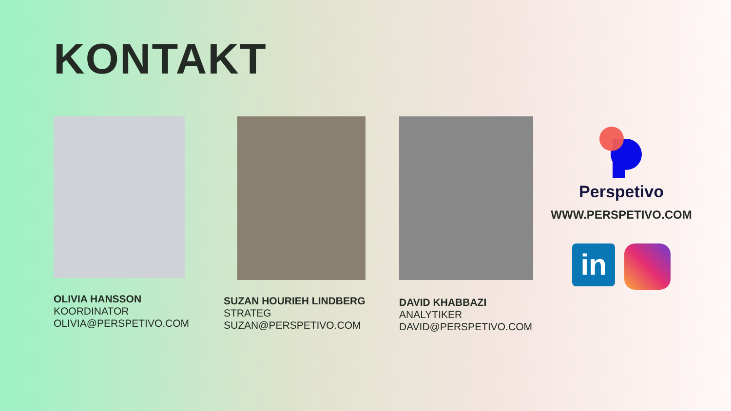KONTAKT
OLIVIA HANSSON
KOORDINATOR
OLIVIA@PERSPETIVO.COM
SUZAN HOURIEH LINDBERG
STRATEG
SUZAN@PERSPETIVO.COM
DAVID KHABBAZI
ANALYTIKER
DAVID@PERSPETIVO.COM
Perspetivo
WWW.PERSPETIVO.COM
in